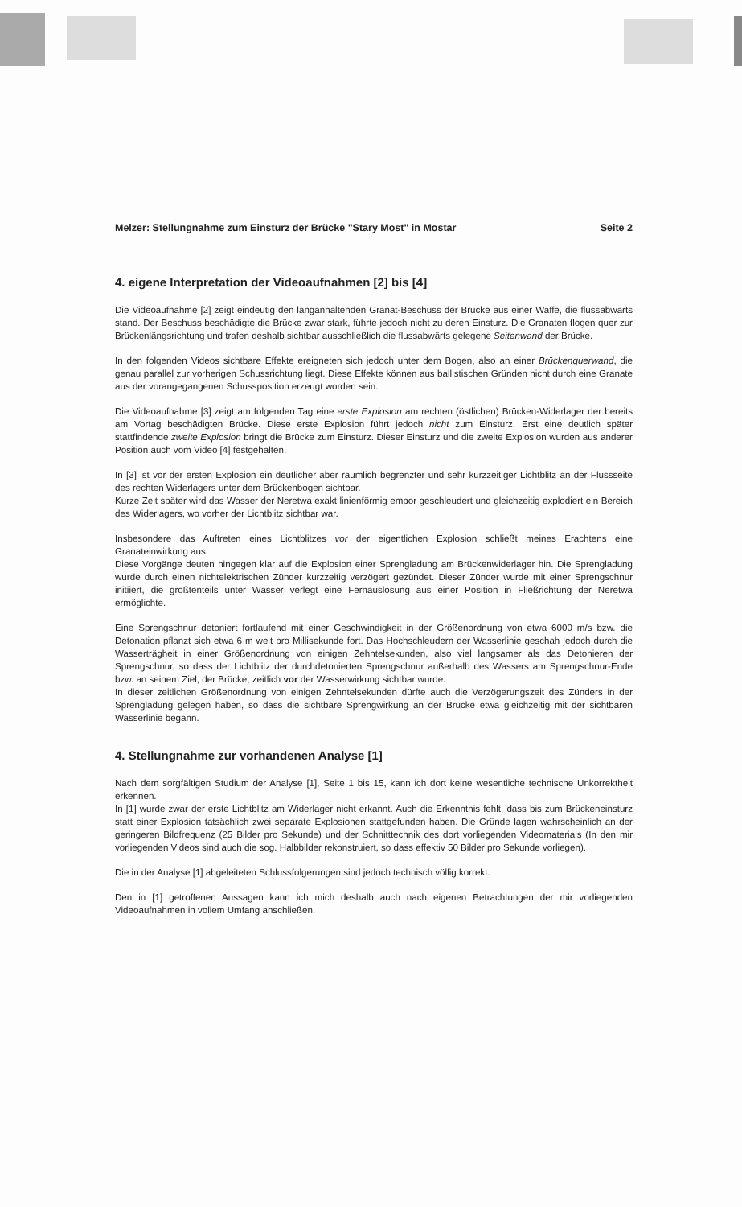Melzer: Stellungnahme zum Einsturz der Brücke "Stary Most" in Mostar Seite 2
4. eigene Interpretation der Videoaufnahmen [2] bis [4]
Die Videoaufnahme [2] zeigt eindeutig den langanhaltenden Granat-Beschuss der Brücke aus einer Waffe, die flussabwärts stand. Der Beschuss beschädigte die Brücke zwar stark, führte jedoch nicht zu deren Einsturz. Die Granaten flogen quer zur Brückenlängsrichtung und trafen deshalb sichtbar ausschließlich die flussabwärts gelegene Seitenwand der Brücke.
In den folgenden Videos sichtbare Effekte ereigneten sich jedoch unter dem Bogen, also an einer Brückenquerwand, die genau parallel zur vorherigen Schussrichtung liegt. Diese Effekte können aus ballistischen Gründen nicht durch eine Granate aus der vorangegangenen Schussposition erzeugt worden sein.
Die Videoaufnahme [3] zeigt am folgenden Tag eine erste Explosion am rechten (östlichen) Brücken-Widerlager der bereits am Vortag beschädigten Brücke. Diese erste Explosion führt jedoch nicht zum Einsturz. Erst eine deutlich später stattfindende zweite Explosion bringt die Brücke zum Einsturz. Dieser Einsturz und die zweite Explosion wurden aus anderer Position auch vom Video [4] festgehalten.
In [3] ist vor der ersten Explosion ein deutlicher aber räumlich begrenzter und sehr kurzzeitiger Lichtblitz an der Flussseite des rechten Widerlagers unter dem Brückenbogen sichtbar.
Kurze Zeit später wird das Wasser der Neretwa exakt linienförmig empor geschleudert und gleichzeitig explodiert ein Bereich des Widerlagers, wo vorher der Lichtblitz sichtbar war.
Insbesondere das Auftreten eines Lichtblitzes vor der eigentlichen Explosion schließt meines Erachtens eine Granateinwirkung aus.
Diese Vorgänge deuten hingegen klar auf die Explosion einer Sprengladung am Brückenwiderlager hin. Die Sprengladung wurde durch einen nichtelektrischen Zünder kurzzeitig verzögert gezündet. Dieser Zünder wurde mit einer Sprengschnur initiiert, die größtenteils unter Wasser verlegt eine Fernauslösung aus einer Position in Fließrichtung der Neretwa ermöglichte.
Eine Sprengschnur detoniert fortlaufend mit einer Geschwindigkeit in der Größenordnung von etwa 6000 m/s bzw. die Detonation pflanzt sich etwa 6 m weit pro Millisekunde fort. Das Hochschleudern der Wasserlinie geschah jedoch durch die Wasserträgheit in einer Größenordnung von einigen Zehntelsekunden, also viel langsamer als das Detonieren der Sprengschnur, so dass der Lichtblitz der durchdetonierten Sprengschnur außerhalb des Wassers am Sprengschnur-Ende bzw. an seinem Ziel, der Brücke, zeitlich vor der Wasserwirkung sichtbar wurde.
In dieser zeitlichen Größenordnung von einigen Zehntelsekunden dürfte auch die Verzögerungszeit des Zünders in der Sprengladung gelegen haben, so dass die sichtbare Sprengwirkung an der Brücke etwa gleichzeitig mit der sichtbaren Wasserlinie begann.
4. Stellungnahme zur vorhandenen Analyse [1]
Nach dem sorgfältigen Studium der Analyse [1], Seite 1 bis 15, kann ich dort keine wesentliche technische Unkorrektheit erkennen.
In [1] wurde zwar der erste Lichtblitz am Widerlager nicht erkannt. Auch die Erkenntnis fehlt, dass bis zum Brückeneinsturz statt einer Explosion tatsächlich zwei separate Explosionen stattgefunden haben. Die Gründe lagen wahrscheinlich an der geringeren Bildfrequenz (25 Bilder pro Sekunde) und der Schnitttechnik des dort vorliegenden Videomaterials (In den mir vorliegenden Videos sind auch die sog. Halbbilder rekonstruiert, so dass effektiv 50 Bilder pro Sekunde vorliegen).
Die in der Analyse [1] abgeleiteten Schlussfolgerungen sind jedoch technisch völlig korrekt.
Den in [1] getroffenen Aussagen kann ich mich deshalb auch nach eigenen Betrachtungen der mir vorliegenden Videoaufnahmen in vollem Umfang anschließen.